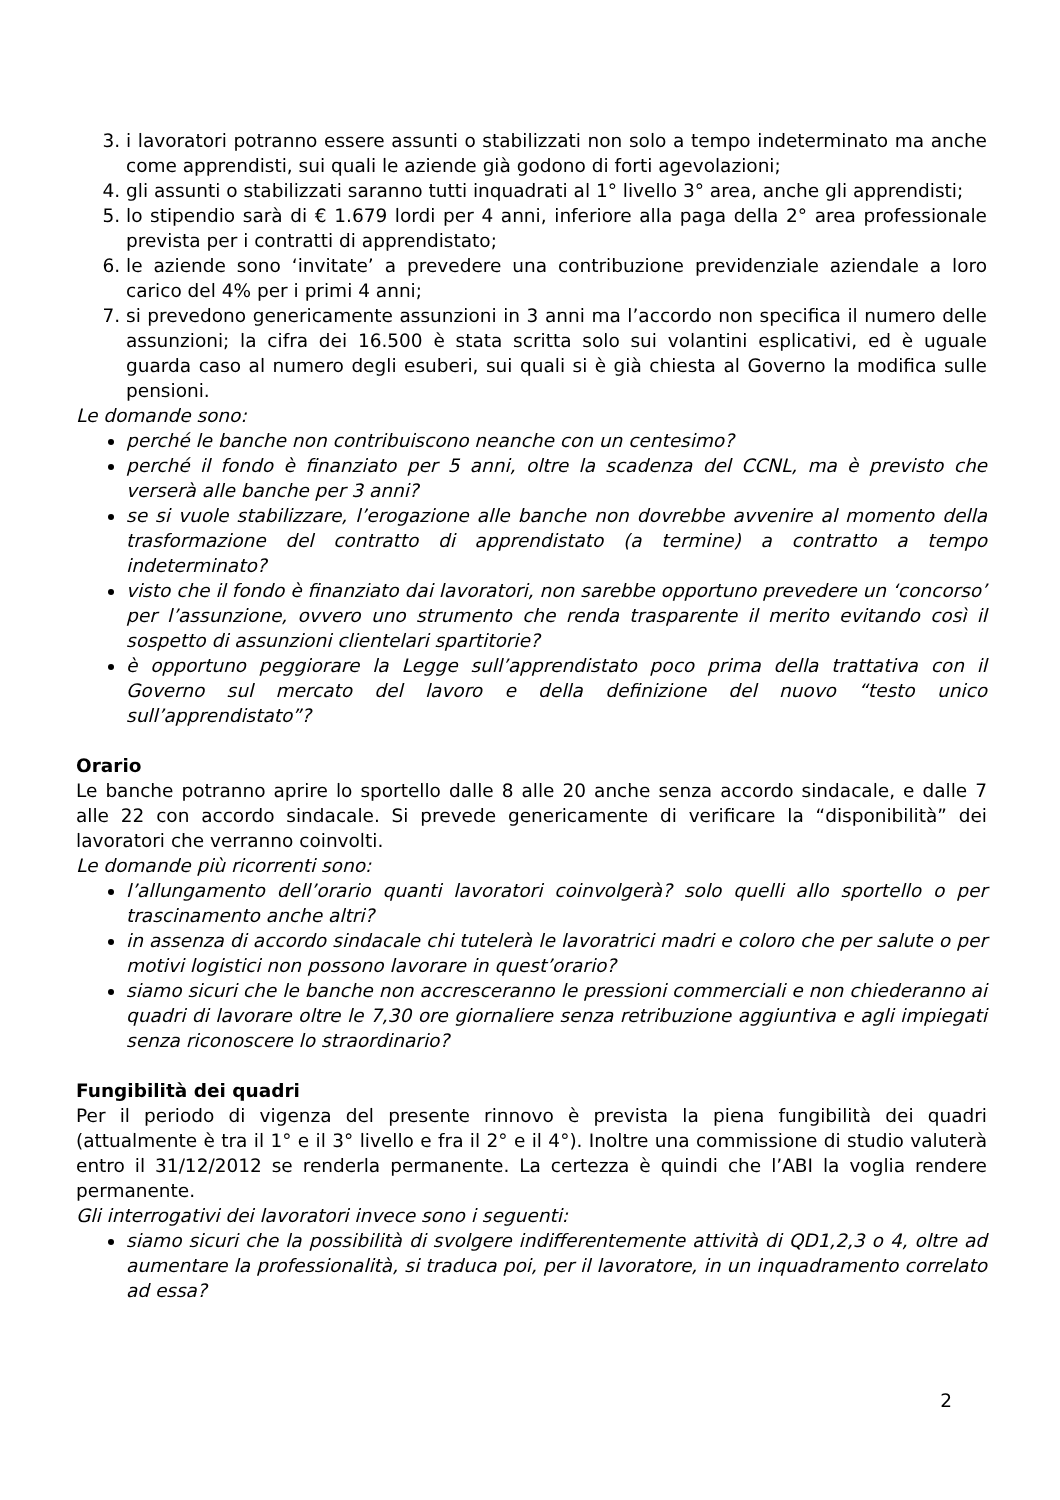3. i lavoratori potranno essere assunti o stabilizzati non solo a tempo indeterminato ma anche come apprendisti, sui quali le aziende già godono di forti agevolazioni;
4. gli assunti o stabilizzati saranno tutti inquadrati al 1° livello 3° area, anche gli apprendisti;
5. lo stipendio sarà di € 1.679 lordi per 4 anni, inferiore alla paga della 2° area professionale prevista per i contratti di apprendistato;
6. le aziende sono ‘invitate’ a prevedere una contribuzione previdenziale aziendale a loro carico del 4% per i primi 4 anni;
7. si prevedono genericamente assunzioni in 3 anni ma l’accordo non specifica il numero delle assunzioni; la cifra dei 16.500 è stata scritta solo sui volantini esplicativi, ed è uguale guarda caso al numero degli esuberi, sui quali si è già chiesta al Governo la modifica sulle pensioni.
Le domande sono:
perché le banche non contribuiscono neanche con un centesimo?
perché il fondo è finanziato per 5 anni, oltre la scadenza del CCNL, ma è previsto che verserà alle banche per 3 anni?
se si vuole stabilizzare, l’erogazione alle banche non dovrebbe avvenire al momento della trasformazione del contratto di apprendistato (a termine) a contratto a tempo indeterminato?
visto che il fondo è finanziato dai lavoratori, non sarebbe opportuno prevedere un ‘concorso’ per l’assunzione, ovvero uno strumento che renda trasparente il merito evitando così il sospetto di assunzioni clientelari spartitorie?
è opportuno peggiorare la Legge sull’apprendistato poco prima della trattativa con il Governo sul mercato del lavoro e della definizione del nuovo “testo unico sull’apprendistato”?
Orario
Le banche potranno aprire lo sportello dalle 8 alle 20 anche senza accordo sindacale, e dalle 7 alle 22 con accordo sindacale. Si prevede genericamente di verificare la “disponibilità” dei lavoratori che verranno coinvolti.
Le domande più ricorrenti sono:
l’allungamento dell’orario quanti lavoratori coinvolgerà? solo quelli allo sportello o per trascinamento anche altri?
in assenza di accordo sindacale chi tutelerà le lavoratrici madri e coloro che per salute o per motivi logistici non possono lavorare in quest’orario?
siamo sicuri che le banche non accresceranno le pressioni commerciali e non chiederanno ai quadri di lavorare oltre le 7,30 ore giornaliere senza retribuzione aggiuntiva e agli impiegati senza riconoscere lo straordinario?
Fungibilità dei quadri
Per il periodo di vigenza del presente rinnovo è prevista la piena fungibilità dei quadri (attualmente è tra il 1° e il 3° livello e fra il 2° e il 4°). Inoltre una commissione di studio valuterà entro il 31/12/2012 se renderla permanente. La certezza è quindi che l’ABI la voglia rendere permanente.
Gli interrogativi dei lavoratori invece sono i seguenti:
siamo sicuri che la possibilità di svolgere indifferentemente attività di QD1,2,3 o 4, oltre ad aumentare la professionalità, si traduca poi, per il lavoratore, in un inquadramento correlato ad essa?
2